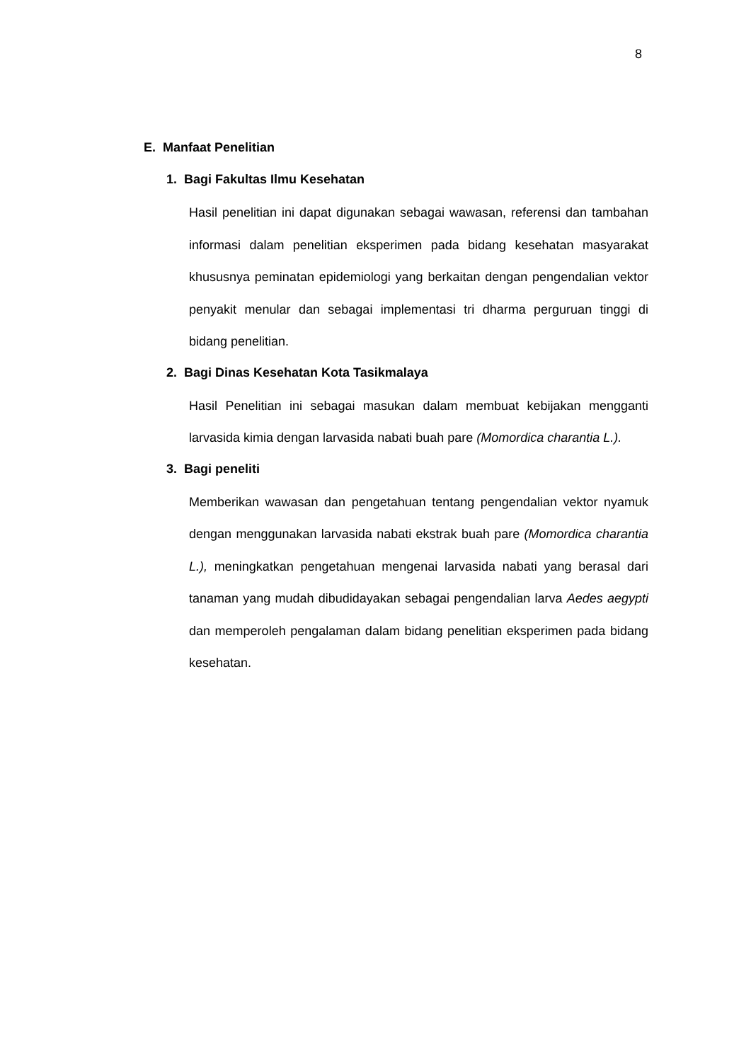8
E. Manfaat Penelitian
1. Bagi Fakultas Ilmu Kesehatan
Hasil penelitian ini dapat digunakan sebagai wawasan, referensi dan tambahan informasi dalam penelitian eksperimen pada bidang kesehatan masyarakat khususnya peminatan epidemiologi yang berkaitan dengan pengendalian vektor penyakit menular dan sebagai implementasi tri dharma perguruan tinggi di bidang penelitian.
2. Bagi Dinas Kesehatan Kota Tasikmalaya
Hasil Penelitian ini sebagai masukan dalam membuat kebijakan mengganti larvasida kimia dengan larvasida nabati buah pare (Momordica charantia L.).
3. Bagi peneliti
Memberikan wawasan dan pengetahuan tentang pengendalian vektor nyamuk dengan menggunakan larvasida nabati ekstrak buah pare (Momordica charantia L.), meningkatkan pengetahuan mengenai larvasida nabati yang berasal dari tanaman yang mudah dibudidayakan sebagai pengendalian larva Aedes aegypti dan memperoleh pengalaman dalam bidang penelitian eksperimen pada bidang kesehatan.